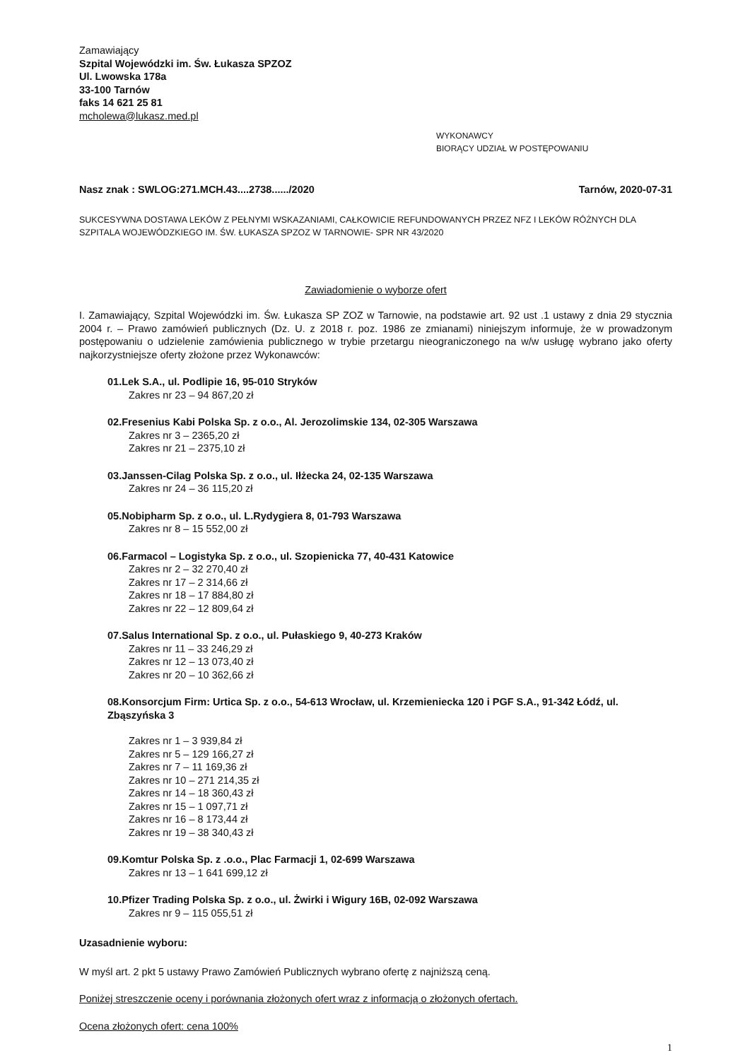Zamawiający
Szpital Wojewódzki im. Św. Łukasza SPZOZ
Ul. Lwowska 178a
33-100 Tarnów
faks 14 621 25 81
mcholewa@lukasz.med.pl
WYKONAWCY
BIORĄCY UDZIAŁ W POSTĘPOWANIU
Nasz znak : SWLOG:271.MCH.43....2738....../2020 Tarnów, 2020-07-31
SUKCESYWNA DOSTAWA LEKÓW Z PEŁNYMI WSKAZANIAMI, CAŁKOWICIE REFUNDOWANYCH PRZEZ NFZ I LEKÓW RÓŻNYCH DLA SZPITALA WOJEWÓDZKIEGO IM. ŚW. ŁUKASZA SPZOZ W TARNOWIE- SPR NR 43/2020
Zawiadomienie o wyborze ofert
I. Zamawiający, Szpital Wojewódzki im. Św. Łukasza SP ZOZ w Tarnowie, na podstawie art. 92 ust .1 ustawy z dnia 29 stycznia 2004 r. – Prawo zamówień publicznych (Dz. U. z 2018 r. poz. 1986 ze zmianami) niniejszym informuje, że w prowadzonym postępowaniu o udzielenie zamówienia publicznego w trybie przetargu nieograniczonego na w/w usługę wybrano jako oferty najkorzystniejsze oferty złożone przez Wykonawców:
01.Lek S.A., ul. Podlipie 16, 95-010 Stryków
Zakres nr 23 – 94 867,20 zł
02.Fresenius Kabi Polska Sp. z o.o., Al. Jerozolimskie 134, 02-305 Warszawa
Zakres nr 3 – 2365,20 zł
Zakres nr 21 – 2375,10 zł
03.Janssen-Cilag Polska Sp. z o.o., ul. Iłżecka 24, 02-135 Warszawa
Zakres nr 24 – 36 115,20 zł
05.Nobipharm Sp. z o.o., ul. L.Rydygiera 8, 01-793 Warszawa
Zakres nr 8 – 15 552,00 zł
06.Farmacol – Logistyka Sp. z o.o., ul. Szopienicka 77, 40-431 Katowice
Zakres nr 2 – 32 270,40 zł
Zakres nr 17 – 2 314,66 zł
Zakres nr 18 – 17 884,80 zł
Zakres nr 22 – 12 809,64 zł
07.Salus International Sp. z o.o., ul. Pułaskiego 9, 40-273 Kraków
Zakres nr 11 – 33 246,29 zł
Zakres nr 12 – 13 073,40 zł
Zakres nr 20 – 10 362,66 zł
08.Konsorcjum Firm: Urtica Sp. z o.o., 54-613 Wrocław, ul. Krzemieniecka 120 i PGF S.A., 91-342 Łódź, ul. Zbąszyńska 3
Zakres nr 1 – 3 939,84 zł
Zakres nr 5 – 129 166,27 zł
Zakres nr 7 – 11 169,36 zł
Zakres nr 10 – 271 214,35 zł
Zakres nr 14 – 18 360,43 zł
Zakres nr 15 – 1 097,71 zł
Zakres nr 16 – 8 173,44 zł
Zakres nr 19 – 38 340,43 zł
09.Komtur Polska Sp. z .o.o., Plac Farmacji 1, 02-699 Warszawa
Zakres nr 13 – 1 641 699,12 zł
10.Pfizer Trading Polska Sp. z o.o., ul. Żwirki i Wigury 16B, 02-092 Warszawa
Zakres nr 9 – 115 055,51 zł
Uzasadnienie wyboru:
W myśl art. 2 pkt 5 ustawy Prawo Zamówień Publicznych wybrano ofertę z najniższą ceną.
Poniżej streszczenie oceny i porównania złożonych ofert wraz z informacją o złożonych ofertach.
Ocena złożonych ofert: cena 100%
1